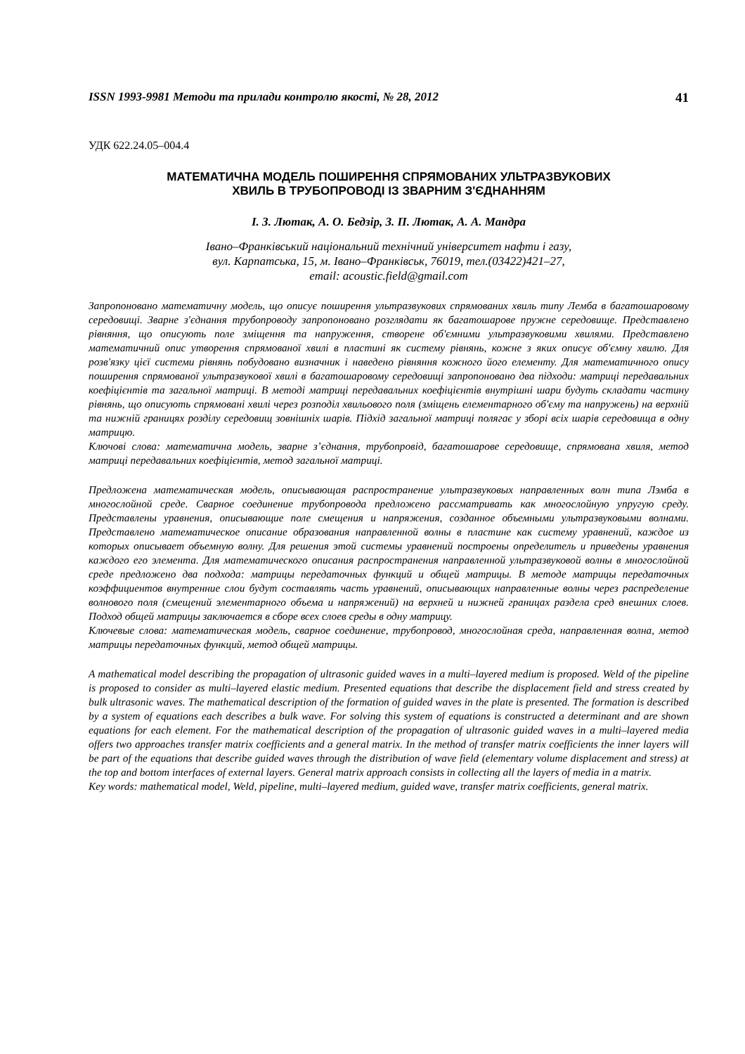ISSN 1993-9981 Методи та прилади контролю якості, № 28, 2012 41
УДК 622.24.05–004.4
МАТЕМАТИЧНА МОДЕЛЬ ПОШИРЕННЯ СПРЯМОВАНИХ УЛЬТРАЗВУКОВИХ
ХВИЛЬ В ТРУБОПРОВОДІ ІЗ ЗВАРНИМ З'ЄДНАННЯМ
І. З. Лютак, А. О. Бедзір, З. П. Лютак, А. А. Мандра
Івано–Франківський національний технічний університет нафти і газу,
вул. Карпатська, 15, м. Івано–Франківськ, 76019, тел.(03422)421–27,
email: acoustic.field@gmail.com
Запропоновано математичну модель, що описує поширення ультразвукових спрямованих хвиль типу Лемба в багатошаровому середовищі. Зварне з'єднання трубопроводу запропоновано розглядати як багатошарове пружне середовище. Представлено рівняння, що описують поле зміщення та напруження, створене об'ємними ультразвуковими хвилями. Представлено математичний опис утворення спрямованої хвилі в пластині як систему рівнянь, кожне з яких описує об'ємну хвилю. Для розв'язку цієї системи рівнянь побудовано визначник і наведено рівняння кожного його елементу. Для математичного опису поширення спрямованої ультразвукової хвилі в багатошаровому середовищі запропоновано два підходи: матриці передавальних коефіцієнтів та загальної матриці. В методі матриці передавальних коефіцієнтів внутрішні шари будуть складати частину рівнянь, що описують спрямовані хвилі через розподіл хвильового поля (зміщень елементарного об'єму та напружень) на верхній та нижній границях розділу середовищ зовнішніх шарів. Підхід загальної матриці полягає у зборі всіх шарів середовища в одну матрицю.
Ключові слова: математична модель, зварне з’єднання, трубопровід, багатошарове середовище, спрямована хвиля, метод матриці передавальних коефіцієнтів, метод загальної матриці.
Предложена математическая модель, описывающая распространение ультразвуковых направленных волн типа Лэмба в многослойной среде. Сварное соединение трубопровода предложено рассматривать как многослойную упругую среду. Представлены уравнения, описывающие поле смещения и напряжения, созданное объемными ультразвуковыми волнами. Представлено математическое описание образования направленной волны в пластине как систему уравнений, каждое из которых описывает объемную волну. Для решения этой системы уравнений построены определитель и приведены уравнения каждого его элемента. Для математического описания распространения направленной ультразвуковой волны в многослойной среде предложено два подхода: матрицы передаточных функций и общей матрицы. В методе матрицы передаточных коэффициентов внутренние слои будут составлять часть уравнений, описывающих направленные волны через распределение волнового поля (смещений элементарного объема и напряжений) на верхней и нижней границах раздела сред внешних слоев. Подход общей матрицы заключается в сборе всех слоев среды в одну матрицу.
Ключевые слова: математическая модель, сварное соединение, трубопровод, многослойная среда, направленная волна, метод матрицы передаточных функций, метод общей матрицы.
A mathematical model describing the propagation of ultrasonic guided waves in a multi–layered medium is proposed. Weld of the pipeline is proposed to consider as multi–layered elastic medium. Presented equations that describe the displacement field and stress created by bulk ultrasonic waves. The mathematical description of the formation of guided waves in the plate is presented. The formation is described by a system of equations each describes a bulk wave. For solving this system of equations is constructed a determinant and are shown equations for each element. For the mathematical description of the propagation of ultrasonic guided waves in a multi–layered media offers two approaches transfer matrix coefficients and a general matrix. In the method of transfer matrix coefficients the inner layers will be part of the equations that describe guided waves through the distribution of wave field (elementary volume displacement and stress) at the top and bottom interfaces of external layers. General matrix approach consists in collecting all the layers of media in a matrix.
Key words: mathematical model, Weld, pipeline, multi–layered medium, guided wave, transfer matrix coefficients, general matrix.